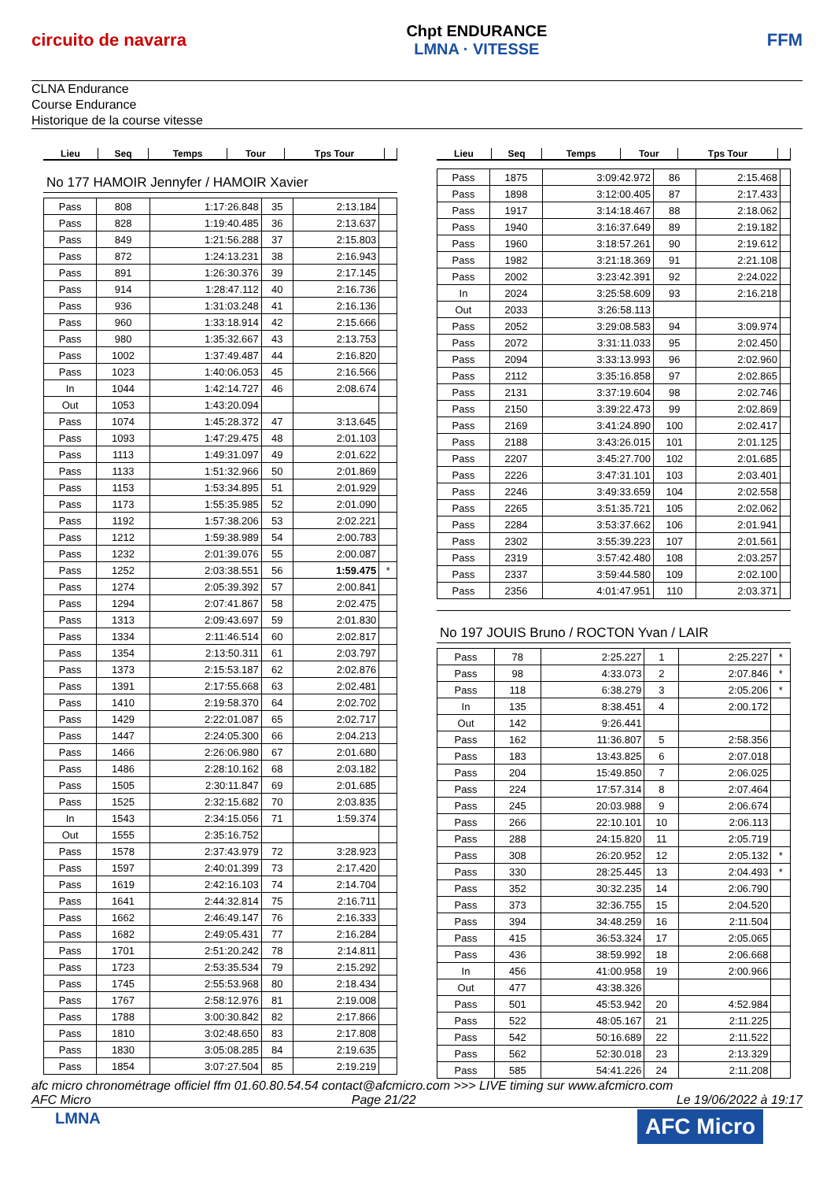circuito de navarra
Chpt ENDURANCE
LMNA · VITESSE
FFM
CLNA Endurance
Course Endurance
Historique de la course vitesse
| Lieu | Seq | Temps | Tour | Tps Tour | |
| --- | --- | --- | --- | --- | --- |
No 177 HAMOIR Jennyfer / HAMOIR Xavier
| Pass | 808 | 1:17:26.848 | 35 | 2:13.184 | |
| Pass | 828 | 1:19:40.485 | 36 | 2:13.637 | |
| Pass | 849 | 1:21:56.288 | 37 | 2:15.803 | |
| Pass | 872 | 1:24:13.231 | 38 | 2:16.943 | |
| Pass | 891 | 1:26:30.376 | 39 | 2:17.145 | |
| Pass | 914 | 1:28:47.112 | 40 | 2:16.736 | |
| Pass | 936 | 1:31:03.248 | 41 | 2:16.136 | |
| Pass | 960 | 1:33:18.914 | 42 | 2:15.666 | |
| Pass | 980 | 1:35:32.667 | 43 | 2:13.753 | |
| Pass | 1002 | 1:37:49.487 | 44 | 2:16.820 | |
| Pass | 1023 | 1:40:06.053 | 45 | 2:16.566 | |
| In | 1044 | 1:42:14.727 | 46 | 2:08.674 | |
| Out | 1053 | 1:43:20.094 | | | |
| Pass | 1074 | 1:45:28.372 | 47 | 3:13.645 | |
| Pass | 1093 | 1:47:29.475 | 48 | 2:01.103 | |
| Pass | 1113 | 1:49:31.097 | 49 | 2:01.622 | |
| Pass | 1133 | 1:51:32.966 | 50 | 2:01.869 | |
| Pass | 1153 | 1:53:34.895 | 51 | 2:01.929 | |
| Pass | 1173 | 1:55:35.985 | 52 | 2:01.090 | |
| Pass | 1192 | 1:57:38.206 | 53 | 2:02.221 | |
| Pass | 1212 | 1:59:38.989 | 54 | 2:00.783 | |
| Pass | 1232 | 2:01:39.076 | 55 | 2:00.087 | |
| Pass | 1252 | 2:03:38.551 | 56 | 1:59.475 | * |
| Pass | 1274 | 2:05:39.392 | 57 | 2:00.841 | |
| Pass | 1294 | 2:07:41.867 | 58 | 2:02.475 | |
| Pass | 1313 | 2:09:43.697 | 59 | 2:01.830 | |
| Pass | 1334 | 2:11:46.514 | 60 | 2:02.817 | |
| Pass | 1354 | 2:13:50.311 | 61 | 2:03.797 | |
| Pass | 1373 | 2:15:53.187 | 62 | 2:02.876 | |
| Pass | 1391 | 2:17:55.668 | 63 | 2:02.481 | |
| Pass | 1410 | 2:19:58.370 | 64 | 2:02.702 | |
| Pass | 1429 | 2:22:01.087 | 65 | 2:02.717 | |
| Pass | 1447 | 2:24:05.300 | 66 | 2:04.213 | |
| Pass | 1466 | 2:26:06.980 | 67 | 2:01.680 | |
| Pass | 1486 | 2:28:10.162 | 68 | 2:03.182 | |
| Pass | 1505 | 2:30:11.847 | 69 | 2:01.685 | |
| Pass | 1525 | 2:32:15.682 | 70 | 2:03.835 | |
| In | 1543 | 2:34:15.056 | 71 | 1:59.374 | |
| Out | 1555 | 2:35:16.752 | | | |
| Pass | 1578 | 2:37:43.979 | 72 | 3:28.923 | |
| Pass | 1597 | 2:40:01.399 | 73 | 2:17.420 | |
| Pass | 1619 | 2:42:16.103 | 74 | 2:14.704 | |
| Pass | 1641 | 2:44:32.814 | 75 | 2:16.711 | |
| Pass | 1662 | 2:46:49.147 | 76 | 2:16.333 | |
| Pass | 1682 | 2:49:05.431 | 77 | 2:16.284 | |
| Pass | 1701 | 2:51:20.242 | 78 | 2:14.811 | |
| Pass | 1723 | 2:53:35.534 | 79 | 2:15.292 | |
| Pass | 1745 | 2:55:53.968 | 80 | 2:18.434 | |
| Pass | 1767 | 2:58:12.976 | 81 | 2:19.008 | |
| Pass | 1788 | 3:00:30.842 | 82 | 2:17.866 | |
| Pass | 1810 | 3:02:48.650 | 83 | 2:17.808 | |
| Pass | 1830 | 3:05:08.285 | 84 | 2:19.635 | |
| Pass | 1854 | 3:07:27.504 | 85 | 2:19.219 | |
| Lieu | Seq | Temps | Tour | Tps Tour | |
| --- | --- | --- | --- | --- | --- |
| Pass | 1875 | 3:09:42.972 | 86 | 2:15.468 | |
| Pass | 1898 | 3:12:00.405 | 87 | 2:17.433 | |
| Pass | 1917 | 3:14:18.467 | 88 | 2:18.062 | |
| Pass | 1940 | 3:16:37.649 | 89 | 2:19.182 | |
| Pass | 1960 | 3:18:57.261 | 90 | 2:19.612 | |
| Pass | 1982 | 3:21:18.369 | 91 | 2:21.108 | |
| Pass | 2002 | 3:23:42.391 | 92 | 2:24.022 | |
| In | 2024 | 3:25:58.609 | 93 | 2:16.218 | |
| Out | 2033 | 3:26:58.113 | | | |
| Pass | 2052 | 3:29:08.583 | 94 | 3:09.974 | |
| Pass | 2072 | 3:31:11.033 | 95 | 2:02.450 | |
| Pass | 2094 | 3:33:13.993 | 96 | 2:02.960 | |
| Pass | 2112 | 3:35:16.858 | 97 | 2:02.865 | |
| Pass | 2131 | 3:37:19.604 | 98 | 2:02.746 | |
| Pass | 2150 | 3:39:22.473 | 99 | 2:02.869 | |
| Pass | 2169 | 3:41:24.890 | 100 | 2:02.417 | |
| Pass | 2188 | 3:43:26.015 | 101 | 2:01.125 | |
| Pass | 2207 | 3:45:27.700 | 102 | 2:01.685 | |
| Pass | 2226 | 3:47:31.101 | 103 | 2:03.401 | |
| Pass | 2246 | 3:49:33.659 | 104 | 2:02.558 | |
| Pass | 2265 | 3:51:35.721 | 105 | 2:02.062 | |
| Pass | 2284 | 3:53:37.662 | 106 | 2:01.941 | |
| Pass | 2302 | 3:55:39.223 | 107 | 2:01.561 | |
| Pass | 2319 | 3:57:42.480 | 108 | 2:03.257 | |
| Pass | 2337 | 3:59:44.580 | 109 | 2:02.100 | |
| Pass | 2356 | 4:01:47.951 | 110 | 2:03.371 | |
No 197 JOUIS Bruno / ROCTON Yvan / LAIR
| Pass | 78 | 2:25.227 | 1 | 2:25.227 | * |
| Pass | 98 | 4:33.073 | 2 | 2:07.846 | * |
| Pass | 118 | 6:38.279 | 3 | 2:05.206 | * |
| In | 135 | 8:38.451 | 4 | 2:00.172 | |
| Out | 142 | 9:26.441 | | | |
| Pass | 162 | 11:36.807 | 5 | 2:58.356 | |
| Pass | 183 | 13:43.825 | 6 | 2:07.018 | |
| Pass | 204 | 15:49.850 | 7 | 2:06.025 | |
| Pass | 224 | 17:57.314 | 8 | 2:07.464 | |
| Pass | 245 | 20:03.988 | 9 | 2:06.674 | |
| Pass | 266 | 22:10.101 | 10 | 2:06.113 | |
| Pass | 288 | 24:15.820 | 11 | 2:05.719 | |
| Pass | 308 | 26:20.952 | 12 | 2:05.132 | * |
| Pass | 330 | 28:25.445 | 13 | 2:04.493 | * |
| Pass | 352 | 30:32.235 | 14 | 2:06.790 | |
| Pass | 373 | 32:36.755 | 15 | 2:04.520 | |
| Pass | 394 | 34:48.259 | 16 | 2:11.504 | |
| Pass | 415 | 36:53.324 | 17 | 2:05.065 | |
| Pass | 436 | 38:59.992 | 18 | 2:06.668 | |
| In | 456 | 41:00.958 | 19 | 2:00.966 | |
| Out | 477 | 43:38.326 | | | |
| Pass | 501 | 45:53.942 | 20 | 4:52.984 | |
| Pass | 522 | 48:05.167 | 21 | 2:11.225 | |
| Pass | 542 | 50:16.689 | 22 | 2:11.522 | |
| Pass | 562 | 52:30.018 | 23 | 2:13.329 | |
| Pass | 585 | 54:41.226 | 24 | 2:11.208 | |
afc micro chronométrage officiel ffm 01.60.80.54.54 contact@afcmicro.com >>> LIVE timing sur www.afcmicro.com
AFC Micro Page 21/22 Le 19/06/2022 à 19:17
LMNA AFC Micro